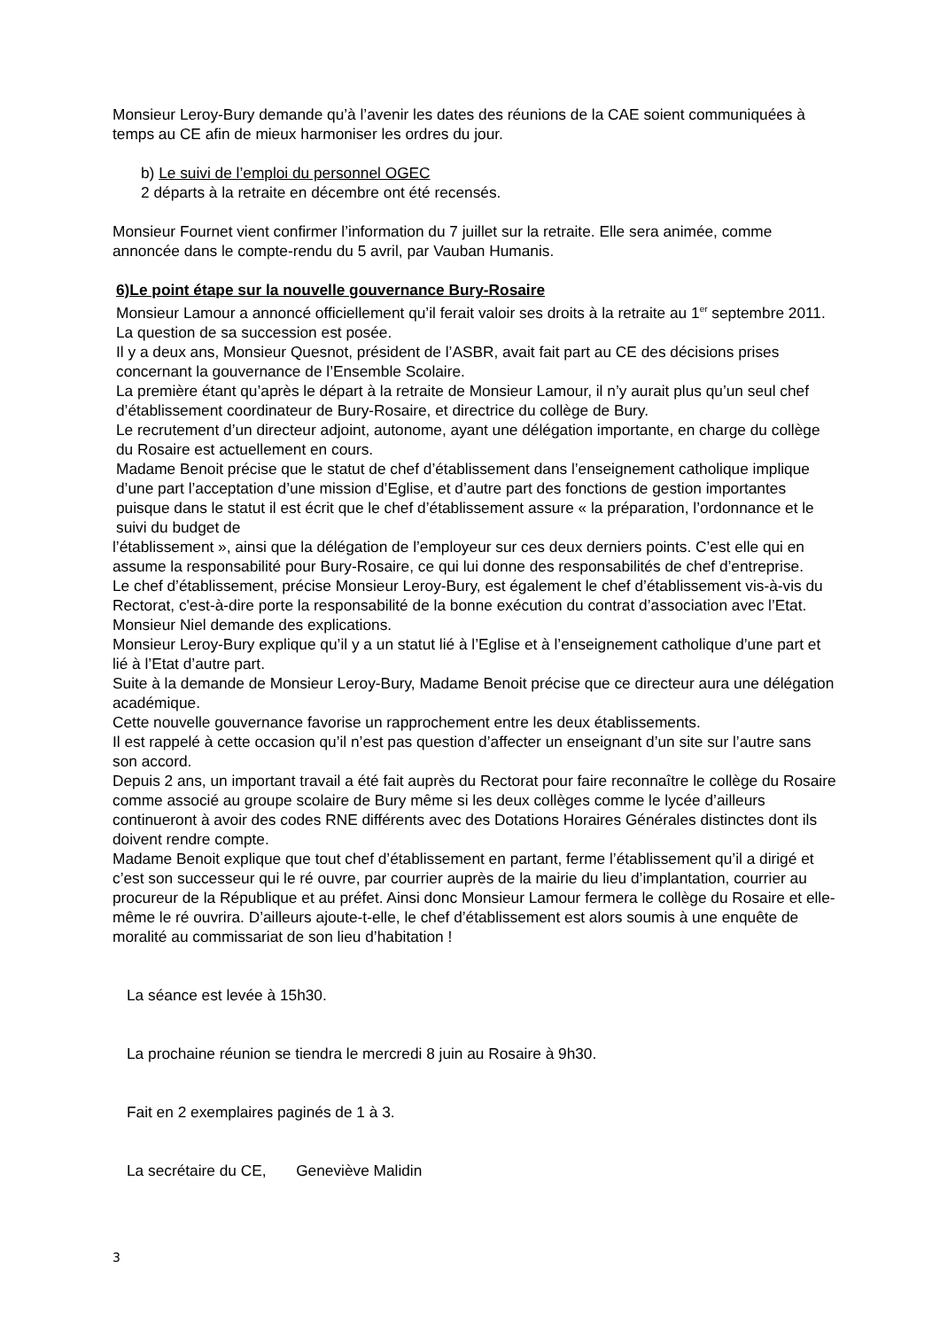Monsieur Leroy-Bury demande qu’à l’avenir les dates des réunions de la CAE soient communiquées à temps au CE afin de mieux harmoniser les ordres du jour.
b) Le suivi de l’emploi du personnel OGEC
2 départs à la retraite en décembre ont été recensés.
Monsieur Fournet vient confirmer l’information du 7 juillet sur la retraite. Elle sera animée, comme annoncée dans le compte-rendu du 5 avril, par Vauban Humanis.
6)Le point étape sur la nouvelle gouvernance Bury-Rosaire
Monsieur Lamour a annoncé officiellement qu’il ferait valoir ses droits à la retraite au 1<sup>er</sup> septembre 2011. La question de sa succession est posée.
Il y a deux ans, Monsieur Quesnot, président de l’ASBR, avait fait part au CE des décisions prises concernant la gouvernance de l’Ensemble Scolaire.
La première étant qu’après le départ à la retraite de Monsieur Lamour, il n’y aurait plus qu’un seul chef d’établissement coordinateur de Bury-Rosaire, et directrice du collège de Bury.
Le recrutement d’un directeur adjoint, autonome, ayant une délégation importante, en charge du collège du Rosaire est actuellement en cours.
Madame Benoit précise que le statut de chef d’établissement dans l’enseignement catholique implique d’une part l’acceptation d’une mission d’Eglise, et d’autre part des fonctions de gestion importantes puisque dans le statut il est écrit que le chef d’établissement assure « la préparation, l’ordonnance et le suivi du budget de
l’établissement », ainsi que la délégation de l’employeur sur ces deux derniers points. C’est elle qui en assume la responsabilité pour Bury-Rosaire, ce qui lui donne des responsabilités de chef d’entreprise.
Le chef d’établissement, précise Monsieur Leroy-Bury, est également le chef d’établissement vis-à-vis du Rectorat, c'est-à-dire porte la responsabilité de la bonne exécution du contrat d’association avec l’Etat.
Monsieur Niel demande des explications.
Monsieur Leroy-Bury explique qu’il y a un statut lié à l’Eglise et à l’enseignement catholique d’une part et lié à l’Etat d’autre part.
Suite à la demande de Monsieur Leroy-Bury, Madame Benoit précise que ce directeur aura une délégation académique.
Cette nouvelle gouvernance favorise un rapprochement entre les deux établissements.
Il est rappelé à cette occasion qu’il n’est pas question d’affecter un enseignant d’un site sur l’autre sans son accord.
Depuis 2 ans, un important travail a été fait auprès du Rectorat pour faire reconnaître le collège du Rosaire comme associé au groupe scolaire de Bury même si les deux collèges comme le lycée d’ailleurs continueront à avoir des codes RNE différents avec des Dotations Horaires Générales distinctes dont ils doivent rendre compte.
Madame Benoit explique que tout chef d’établissement en partant, ferme l’établissement qu’il a dirigé et c’est son successeur qui le ré ouvre, par courrier auprès de la mairie du lieu d’implantation, courrier au procureur de la République et au préfet. Ainsi donc Monsieur Lamour fermera le collège du Rosaire et elle-même le ré ouvrira. D’ailleurs ajoute-t-elle, le chef d’établissement est alors soumis à une enquête de moralité au commissariat de son lieu d’habitation !
La séance est levée à 15h30.
La prochaine réunion se tiendra le mercredi 8 juin au Rosaire à 9h30.
Fait en 2 exemplaires paginés de 1 à 3.
La secrétaire du CE, Geneviève Malidin
3